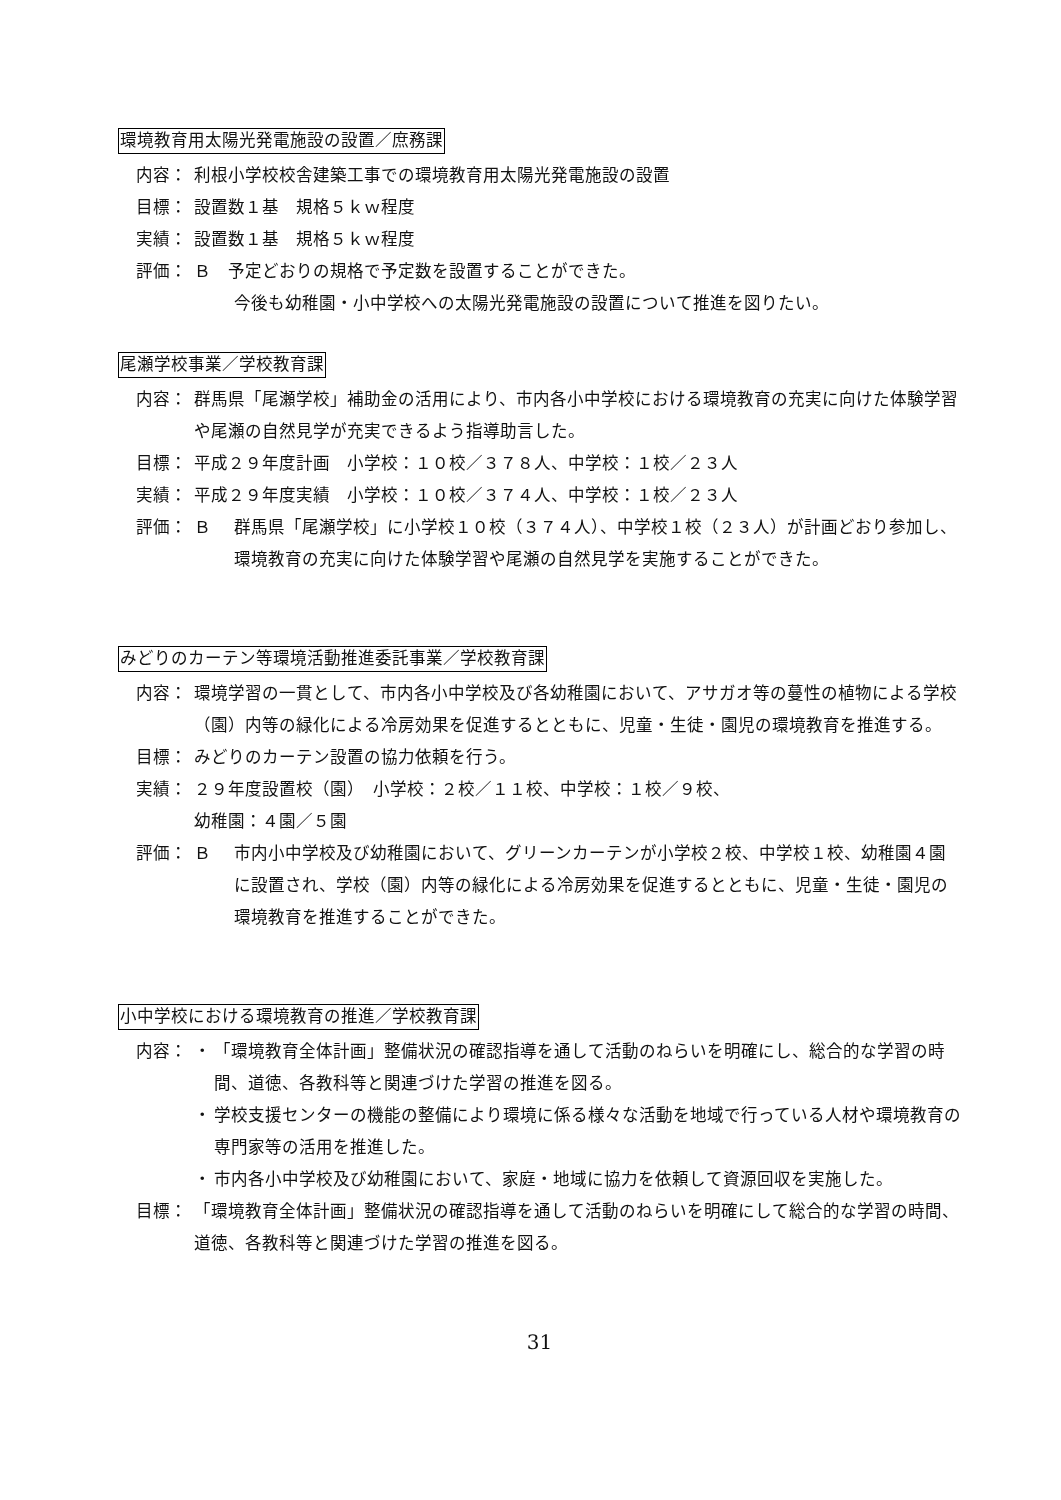環境教育用太陽光発電施設の設置／庶務課
内容： 利根小学校校舎建築工事での環境教育用太陽光発電施設の設置
目標： 設置数１基　規格５ｋｗ程度
実績： 設置数１基　規格５ｋｗ程度
評価： Ｂ　予定どおりの規格で予定数を設置することができた。
今後も幼稚園・小中学校への太陽光発電施設の設置について推進を図りたい。
尾瀬学校事業／学校教育課
内容： 群馬県「尾瀬学校」補助金の活用により、市内各小中学校における環境教育の充実に向けた体験学習や尾瀬の自然見学が充実できるよう指導助言した。
目標： 平成２９年度計画　小学校：１０校／３７８人、中学校：１校／２３人
実績： 平成２９年度実績　小学校：１０校／３７４人、中学校：１校／２３人
評価： Ｂ群馬県「尾瀬学校」に小学校１０校（３７４人）、中学校１校（２３人）が計画どおり参加し、環境教育の充実に向けた体験学習や尾瀬の自然見学を実施することができた。
みどりのカーテン等環境活動推進委託事業／学校教育課
内容： 環境学習の一貫として、市内各小中学校及び各幼稚園において、アサガオ等の蔓性の植物による学校（園）内等の緑化による冷房効果を促進するとともに、児童・生徒・園児の環境教育を推進する。
目標： みどりのカーテン設置の協力依頼を行う。
実績： ２９年度設置校（園）　小学校：２校／１１校、中学校：１校／９校、
幼稚園：４園／５園
評価： Ｂ市内小中学校及び幼稚園において、グリーンカーテンが小学校２校、中学校１校、幼稚園４園に設置され、学校（園）内等の緑化による冷房効果を促進するとともに、児童・生徒・園児の環境教育を推進することができた。
小中学校における環境教育の推進／学校教育課
内容： ・ 「環境教育全体計画」整備状況の確認指導を通して活動のねらいを明確にし、総合的な学習の時間、道徳、各教科等と関連づけた学習の推進を図る。
・ 学校支援センターの機能の整備により環境に係る様々な活動を地域で行っている人材や環境教育の専門家等の活用を推進した。
・ 市内各小中学校及び幼稚園において、家庭・地域に協力を依頼して資源回収を実施した。
目標： 「環境教育全体計画」整備状況の確認指導を通して活動のねらいを明確にして総合的な学習の時間、道徳、各教科等と関連づけた学習の推進を図る。
31